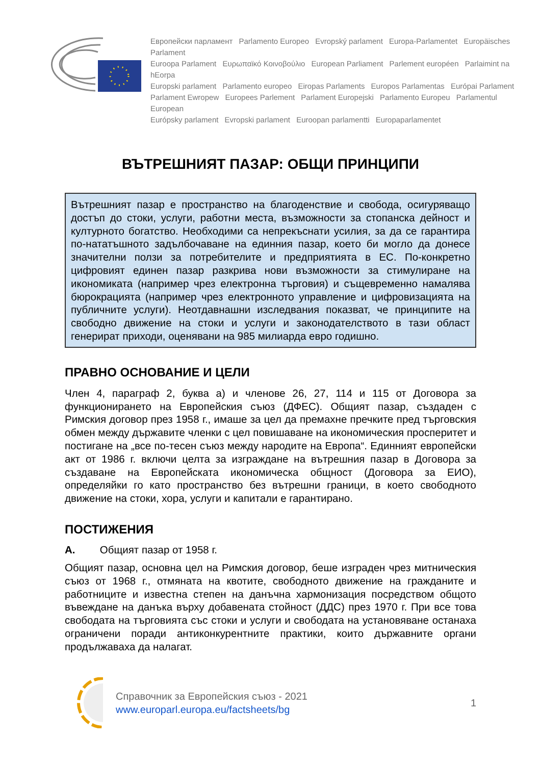Европейски парламент Parlamento Europeo Evropský parlament Europa-Parlamentet Europäisches Parlament
Euroopa Parlament Ευρωπαϊκό Κοινοβούλιο European Parliament Parlement européen Parlaimint na hEorpa
Europski parlament Parlamento europeo Eiropas Parlaments Europos Parlamentas Európai Parlament
Parlament Ewropew Europees Parlement Parlament Europejski Parlamento Europeu Parlamentul European
Európsky parlament Evropski parlament Euroopan parlamentti Europaparlamentet
ВЪТРЕШНИЯТ ПАЗАР: ОБЩИ ПРИНЦИПИ
Вътрешният пазар е пространство на благоденствие и свобода, осигуряващо достъп до стоки, услуги, работни места, възможности за стопанска дейност и културното богатство. Необходими са непрекъснати усилия, за да се гарантира по-нататъшното задълбочаване на единния пазар, което би могло да донесе значителни ползи за потребителите и предприятията в ЕС. По-конкретно цифровият единен пазар разкрива нови възможности за стимулиране на икономиката (например чрез електронна търговия) и същевременно намалява бюрокрацията (например чрез електронното управление и цифровизацията на публичните услуги). Неотдавнашни изследвания показват, че принципите на свободно движение на стоки и услуги и законодателството в тази област генерират приходи, оценявани на 985 милиарда евро годишно.
ПРАВНО ОСНОВАНИЕ И ЦЕЛИ
Член 4, параграф 2, буква а) и членове 26, 27, 114 и 115 от Договора за функционирането на Европейския съюз (ДФЕС). Общият пазар, създаден с Римския договор през 1958 г., имаше за цел да премахне пречките пред търговския обмен между държавите членки с цел повишаване на икономическия просперитет и постигане на „все по-тесен съюз между народите на Европа“. Единният европейски акт от 1986 г. включи целта за изграждане на вътрешния пазар в Договора за създаване на Европейската икономическа общност (Договора за ЕИО), определяйки го като пространство без вътрешни граници, в което свободното движение на стоки, хора, услуги и капитали е гарантирано.
ПОСТИЖЕНИЯ
A. Общият пазар от 1958 г.
Общият пазар, основна цел на Римския договор, беше изграден чрез митническия съюз от 1968 г., отмяната на квотите, свободното движение на гражданите и работниците и известна степен на данъчна хармонизация посредством общото въвеждане на данъка върху добавената стойност (ДДС) през 1970 г. При все това свободата на търговията със стоки и услуги и свободата на установяване останаха ограничени поради антиконкурентните практики, които държавните органи продължаваха да налагат.
Справочник за Европейския съюз - 2021
www.europarl.europa.eu/factsheets/bg
1